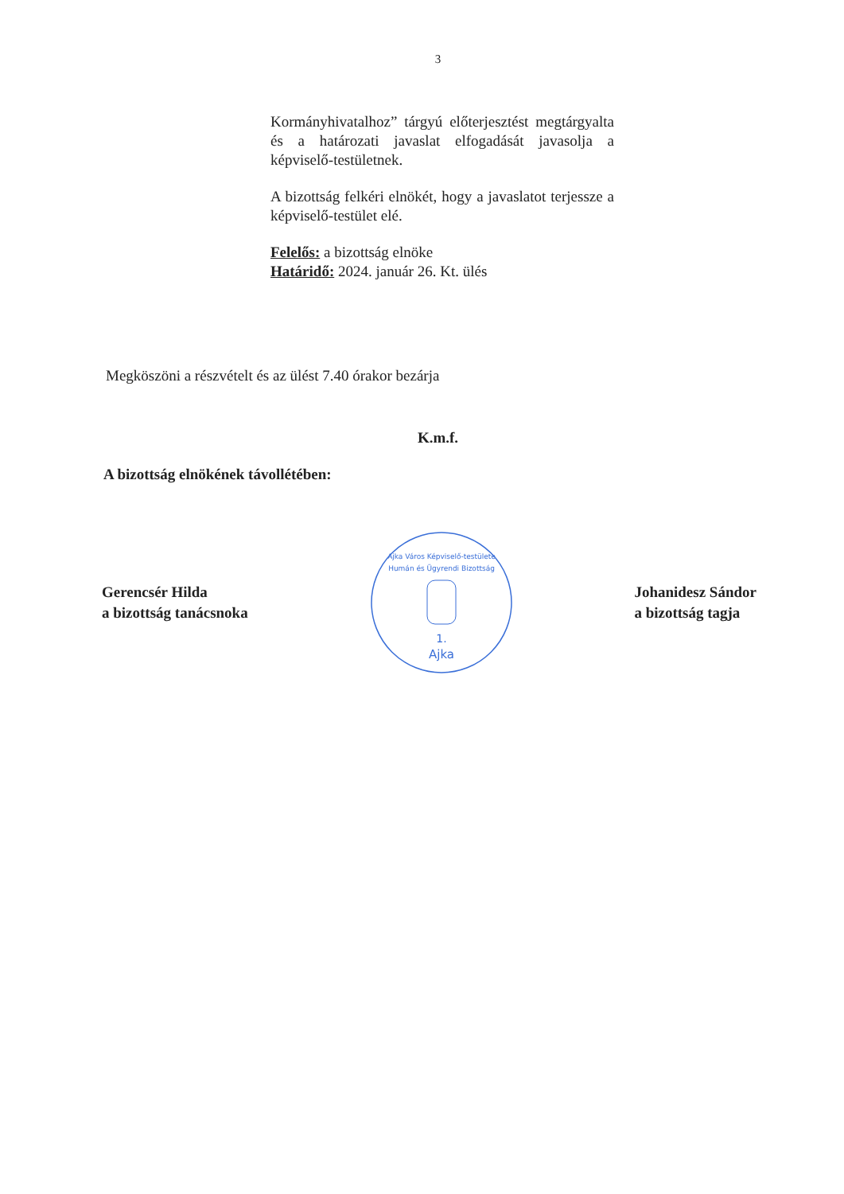3
Kormányhivatalhoz” tárgyú előterjesztést megtárgyalta és a határozati javaslat elfogadását javasolja a képviselő-testületnek.
A bizottság felkéri elnökét, hogy a javaslatot terjessze a képviselő-testület elé.
Felelős: a bizottság elnöke
Határidő: 2024. január 26. Kt. ülés
Megköszöni a részvételt és az ülést 7.40 órakor bezárja
K.m.f.
A bizottság elnökének távollétében:
Gerencsér Hilda
a bizottság tanácsnoka
1.
Ajka
Ajka Város Képviselő-testülete
Humán és Ügyrendi Bizottság
Johanidesz Sándor
a bizottság tagja